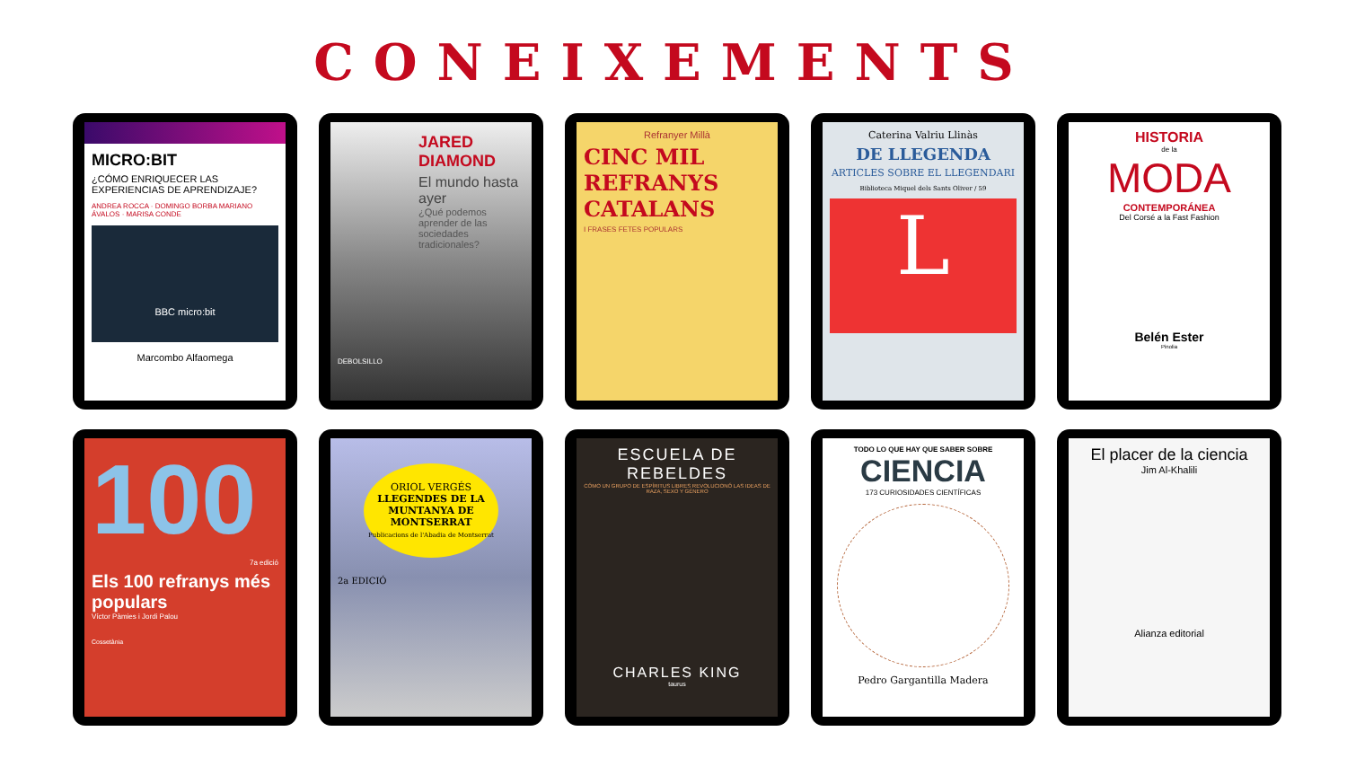CONEIXEMENTS
MICRO:BIT
¿CÓMO ENRIQUECER LAS EXPERIENCIAS DE APRENDIZAJE?
ANDREA ROCCA · DOMINGO BORBA MARIANO ÁVALOS · MARISA CONDE
BBC micro:bit
Marcombo Alfaomega
JARED DIAMOND
El mundo hasta ayer
¿Qué podemos aprender de las sociedades tradicionales?
DEBOLSILLO
Refranyer Millà
CINC MIL REFRANYS CATALANS
I FRASES FETES POPULARS
Caterina Valriu Llinàs
DE LLEGENDA
ARTICLES SOBRE EL LLEGENDARI
Biblioteca Miquel dels Sants Oliver / 59
L
HISTORIA
de la
MODA
CONTEMPORÁNEA
Del Corsé a la Fast Fashion
Belén Ester
Pinolia
100
Els 100 refranys més populars
7a edició
Víctor Pàmies i Jordi Palou
Cossetània
ORIOL VERGÉS
LLEGENDES DE LA MUNTANYA DE MONTSERRAT
Publicacions de l'Abadia de Montserrat
2a EDICIÓ
ESCUELA DE REBELDES
CÓMO UN GRUPO DE ESPÍRITUS LIBRES REVOLUCIONÓ LAS IDEAS DE RAZA, SEXO Y GÉNERO
CHARLES KING
taurus
TODO LO QUE HAY QUE SABER SOBRE
CIENCIA
173 CURIOSIDADES CIENTÍFICAS
Pedro Gargantilla Madera
El placer de la ciencia
Jim Al-Khalili
Alianza editorial